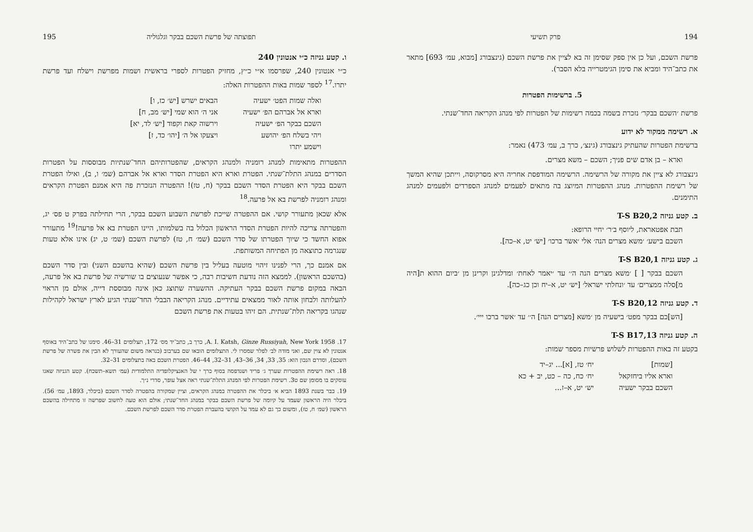194 פרק תשיעי
פרשת השכם, ועל כן אין ספק שסימן זה בא לציין את פרשת השכם (גינצבורג [מבוא, עמ׳ 693] מתאר את כתב־היד ומביא את סימן הגימטרייה בלא הסבר).
5. ברשימות הפטרות
פרשת ׳השכם בבקר׳ נזכרת בשמה בכמה רשימות של הפטרות לפי מנהג הקריאה החד־שנתי.
א. רשימה ממקור לא ידוע
ברשימת הפטרות שהעתיק גינצבורג (גינצ׳, כרך ב, עמ׳ 473) נאמר:
וארא – בן אדם שים פניך; השכם – משא מצרים.
גינצבורג לא ציין את מקורה של הרשימה. הרשימה המודפסת אחריה היא מסרקוסה, וייתכן שהיא המשך של רשימת ההפטרות. מנהג ההפטרות המיוצג בה מתאים לפעמים למנהג הספרדים ולפעמים למנהג התימנים.
ב. קטע גניזה T-S B20,2
תבת אפטאראת, ליוסף ב׳ר׳ יחיי הרופא:
השכם בישע׳ ׳משא מצרים הנה׳ אלי ׳אשר ברכו׳ [יש׳ יט, א–כה].
ג. קטע גניזה T-S B20,1
השכם בבקר [ ] ׳משא מצרים הנה ה׳׳ עד ׳יאמר לאחת׳ ומדלגינן וקרינן מן ׳ביום ההוא ת[היה מ]סלה ממצרים׳ עד ׳ונחלתי ישראל׳ [יש׳ יט, א–יח וכן כג–כה].
ד. קטע גניזה T-S B20,12
[הש]כם בבקר מפט׳ בישעיה מן ׳משא [מצרים הנה] ה׳׳ עד ׳אשר ברכו ייי׳.
ה. קטע גניזה T-S B17,13
בקטע זה באות ההפטרות לשלוש פרשיות מספר שמות:
| [שמות] | יח׳ טז, [א]... יג–יד |
| וארא אליו ביחזקאל | יח׳ כח, כה – כט, יב + כא |
| השכם בבקר ישעיה | יש׳ יט, א–ז... |
תפוצתה של פרשת השכם בבקר וגלגוליה 195
ו. קטע גניזה כ״י אנטונין 240
כ״י אנטונין 240, שפרסמו א״י כ״ץ, מחזיק הפטרות לספרי בראשית ושמות מפרשת וישלח ועד פרשת יתרו.<sup>17</sup> לספר שמות באות ההפטרות האלה:
| ואלה שמות הפט׳ ישעיה | הבאים ישרש [יש׳ כז, ו] |
| וארא אל אברהם הפ׳ ישעיה | אני ה׳ הוא שמי [יש׳ מב, ח] |
| השכם בבקר הפ׳ ישעיה | וירשוה קאת וקפוד [יש׳ לד, יא] |
| ויהי בשלח הפ׳ יהושע | ויצעקו אל ה׳ [יהו׳ כד, ז] |
| וישמע יתרו | |
ההפטרות מתאימות למנהג רומניה ולמנהג הקראים, שהפטרותיהם החד־שנתיות מבוססות על הפטרות הסדרים במנהג התלת־שנתי. הפטרת וארא היא הפטרת הסדר וארא אל אברהם (שמ׳ ו, ב), ואילו הפטרת השכם בבקר היא הפטרת הסדר השכם בבקר (ח, טז)! ההפטרה הנזכרת פה היא אמנם הפטרת הקראים ומנהג רומניה לפרשת בא אל פרעה.<sup>18</sup>
אלא שכאן מתעורר קושי. אם ההפטרה שייכת לפרשת השבוע השכם בבקר, הרי תחילתה בפרק ט פס׳ יג, והפטרתה צריכה להיות הפטרת הסדר הראשון הכלול בה בשלמותו, היינו הפטרת בא אל פרעה!<sup>19</sup> מתעורר אפוא החשד כי שיוך הפטרתו של סדר השכם (שמ׳ ח, טז) לפרשת השכם (שמ׳ ט, יג) אינו אלא טעות שנגרמה כתוצאה מן הפתיחה המשותפת.
אם אמנם כך, הרי לפנינו זיהוי מוטעה בעליל בין פרשת השכם (שהיא בהשכם השני) ובין סדר השכם (בהשכם הראשון). לממצא הזה נודעת חשיבות רבה, כי אפשר שנעוצים בו שורשיה של פרשת בא אל פרעה, הבאה במקום פרשת השכם בבקר העתיקה. ההשערה שתוצג כאן אינה מבוססת דייה, אולם מן הראוי להעלותה ולבחון אותה לאור ממצאים עתידיים. מנהג הקריאה הבבלי החד־שנתי הגיע לארץ ישראל לקהילות שנהגו בקריאה תלת־שנתית. הם זיהו בטעות את פרשת השכם
17. A. I. Katsh, Ginze Russiyah, New York 1958, כרך ב, כתב־יד מס׳ 172, תצלומים 31–46. סימנו של כתב־היד באוסף אנטונין לא צוין שם, ואני מודה לב׳ לפלר שמסרו לי. התצלומים הובאו שם בערבוב (כנראה משום שהעורך לא הבין את פשרה של פרשת השכם), וסדרם הנכון הוא: 35, 33, 34, 36–43, 31–32, 44–46. הפטרת השכם באה בתצלומים 31–32.
18. ראה רשימת ההפטרות שערך ג׳ פריד ושנדפסה בסוף כרך י של האנציקלופדיה התלמודית (עמ׳ תשא–תשכח). קטע הגניזה שאנו עוסקים בו מסומן שם ט3. רשימת הפטרות לפי המנהג התלת־שנתי ראה אצל עופר, סדרי נ״ך.
19. כבר בשנת 1893 הביא א׳ ביכלר את ההפטרה כמנהג הקראים, וציין שמקורה בהפטרה לסדר השכם (ביכלר, 1893, עמ׳ 56). ביכלר היה הראשון שעמד על קיומה של פרשת השכם בבקר במנהג החד־שנתי; אולם הוא טעה לחשוב שפרשה זו מתחילה בהשכם הראשון (שמ׳ ח, טז), ומשום כך גם לא עמד על הקושי בהעברת הפטרת סדר השכם לפרשת השכם.